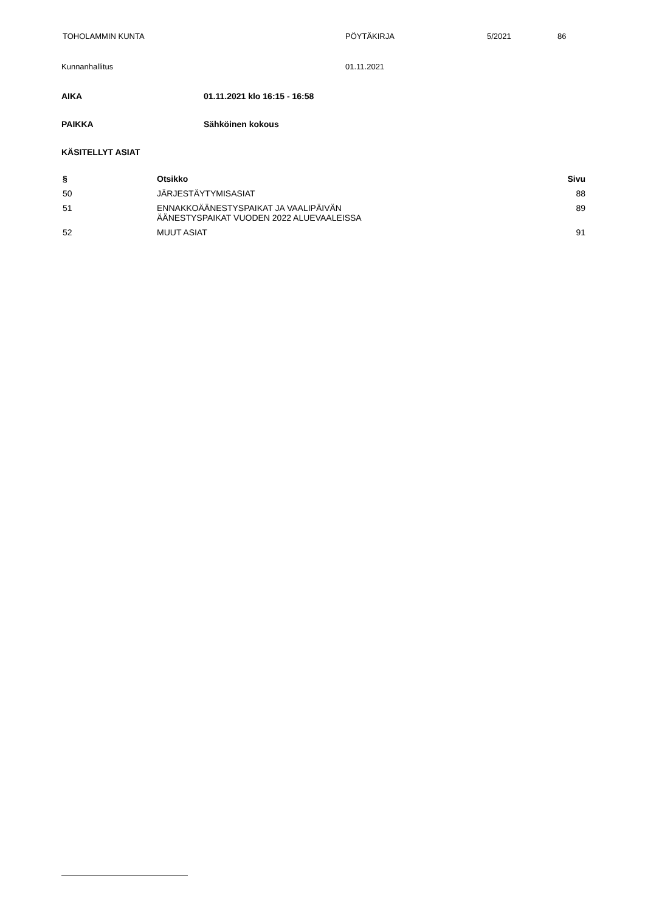TOHOLAMMIN KUNTA PÖYTÄKIRJA 5/2021 86
Kunnanhallitus 01.11.2021
AIKA 01.11.2021 klo 16:15 - 16:58
PAIKKA Sähköinen kokous
KÄSITELLYT ASIAT
| § | Otsikko | Sivu |
| --- | --- | --- |
| 50 | JÄRJESTÄYTYMISASIAT | 88 |
| 51 | ENNAKKOÄÄNESTYSPAIKAT JA VAALIPÄIVÄN ÄÄNESTYSPAIKAT VUODEN 2022 ALUEVAALEISSA | 89 |
| 52 | MUUT ASIAT | 91 |